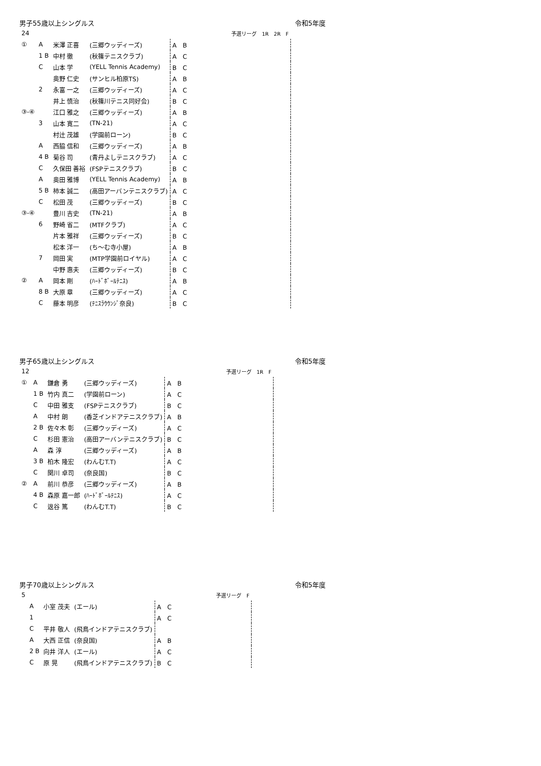男子55歳以上シングルス 令和5年度
| 24 | | | | 予選リーグ 1R 2R F |
| ① | A | 米澤 正喜 | (三郷ウッディーズ) | A B |
| | 1 B | 中村 徹 | (秋篠テニスクラブ) | A C |
| | C | 山本 学 | (YELL Tennis Academy) | B C |
| | | 奥野 仁史 | (サンヒル柏原TS) | A B |
| | 2 | 永富 一之 | (三郷ウッディーズ) | A C |
| | | 井上 慎治 | (秋篠川テニス同好会) | B C |
| ③-④ | | 江口 雅之 | (三郷ウッディーズ) | A B |
| | 3 | 山本 寛二 | (TN-21) | A C |
| | | 村辻 茂雄 | (学園前ローン) | B C |
| | A | 西脇 信和 | (三郷ウッディーズ) | A B |
| | 4 B | 菊谷 司 | (青丹よしテニスクラブ) | A C |
| | C | 久保田 善裕 | (FSPテニスクラブ) | B C |
| | A | 奥田 雅博 | (YELL Tennis Academy) | A B |
| | 5 B | 柿本 誠二 | (高田アーバンテニスクラブ) | A C |
| | C | 松田 茂 | (三郷ウッディーズ) | B C |
| ③-④ | | 豊川 吉史 | (TN-21) | A B |
| | 6 | 野崎 省二 | (MTFクラブ) | A C |
| | | 片本 雅祥 | (三郷ウッディーズ) | B C |
| | | 松本 洋一 | (ち～む寺小屋) | A B |
| | 7 | 岡田 実 | (MTP学園前ロイヤル) | A C |
| | | 中野 惠夫 | (三郷ウッディーズ) | B C |
| ② | A | 岡本 剛 | (ﾊｰﾄﾞﾎﾞｰﾙﾃﾆｽ) | A B |
| | 8 B | 大原 章 | (三郷ウッディーズ) | A C |
| | C | 藤本 明彦 | (ﾃﾆｽﾗｳｳﾝｼﾞ奈良) | B C |
男子65歳以上シングルス 令和5年度
| 12 | | | | 予選リーグ 1R F |
| ① | A | 鎌倉 勇 | (三郷ウッディーズ) | A B |
| | 1 B | 竹内 真二 | (学園前ローン) | A C |
| | C | 中田 雅支 | (FSPテニスクラブ) | B C |
| | A | 中村 朗 | (香芝インドアテニスクラブ) | A B |
| | 2 B | 佐々木 彰 | (三郷ウッディーズ) | A C |
| | C | 杉田 憲治 | (高田アーバンテニスクラブ) | B C |
| | A | 森 淳 | (三郷ウッディーズ) | A B |
| | 3 B | 柏木 隆宏 | (わんむT.T) | A C |
| | C | 関川 卓司 | (奈良国) | B C |
| ② | A | 前川 恭彦 | (三郷ウッディーズ) | A B |
| | 4 B | 森原 嘉一郎 | (ﾊｰﾄﾞﾎﾞｰﾙﾃﾆｽ) | A C |
| | C | 﨤谷 篤 | (わんむT.T) | B C |
男子70歳以上シングルス 令和5年度
| 5 | | | | 予選リーグ F |
| | A | 小室 茂夫 | (エール) | A C |
| | 1 | | | A C |
| | C | 平井 敬人 | (飛鳥インドアテニスクラブ) | |
| | A | 大西 正信 | (奈良国) | A B |
| | 2 B | 向井 洋人 | (エール) | A C |
| | C | 原 晃 | (飛鳥インドアテニスクラブ) | B C |